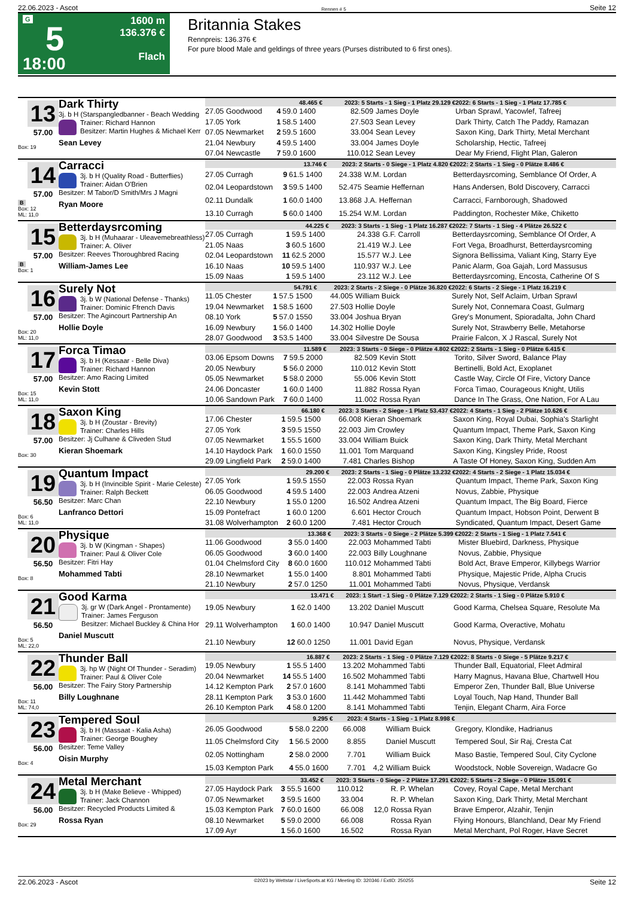22.06.2023 - Ascot Rennen # 5 Seite 12
G
5
18:00
1600 m
136.376 €
Flach
Britannia Stakes
Rennpreis: 136.376 €
For pure blood Male and geldings of three years (Purses distributed to 6 first ones).
13
57.00
Box: 19
Dark Thirty
3j. b H (Starspangledbanner - Beach Wedding
Trainer: Richard Hannon
Besitzer: Martin Hughes & Michael Kerr
Sean Levey
| 48.465 € | | | 2023: 5 Starts - 1 Sieg - 1 Platz 29.129 € | | | 2022: 6 Starts - 1 Sieg - 1 Platz 17.785 € |
| --- | --- | --- | --- | --- | --- | --- |
| 27.05 Goodwood | 4 | 59.0 1400 | 82.509 | | James Doyle | Urban Sprawl, Yacowlef, Tafreej |
| 17.05 York | 1 | 58.5 1400 | 27.503 | | Sean Levey | Dark Thirty, Catch The Paddy, Ramazan |
| 07.05 Newmarket | 2 | 59.5 1600 | 33.004 | | Sean Levey | Saxon King, Dark Thirty, Metal Merchant |
| 21.04 Newbury | 4 | 59.5 1400 | 33.004 | | James Doyle | Scholarship, Hectic, Tafreej |
| 07.04 Newcastle | 7 | 59.0 1600 | 110.012 | | Sean Levey | Dear My Friend, Flight Plan, Galeron |
14
57.00
B
Box: 12
ML: 11,0
Carracci
3j. b H (Quality Road - Butterflies)
Trainer: Aidan O'Brien
Besitzer: M Tabor/D Smith/Mrs J Magni
Ryan Moore
| 13.746 € | | | 2023: 2 Starts - 0 Siege - 1 Platz 4.820 € | | | 2022: 2 Starts - 1 Sieg - 0 Plätze 8.486 € |
| --- | --- | --- | --- | --- | --- | --- |
| 27.05 Curragh | 9 | 61.5 1400 | 24.338 | | W.M. Lordan | Betterdaysrcoming, Semblance Of Order, A |
| 02.04 Leopardstown | 3 | 59.5 1400 | 52.475 | | Seamie Heffernan | Hans Andersen, Bold Discovery, Carracci |
| 02.11 Dundalk | 1 | 60.0 1400 | 13.868 | | J.A. Heffernan | Carracci, Farnborough, Shadowed |
| 13.10 Curragh | 5 | 60.0 1400 | 15.254 | | W.M. Lordan | Paddington, Rochester Mike, Chiketto |
15
57.00
B
Box: 1
Betterdaysrcoming
3j. b H (Muhaarar - Uleavemebreathless)
Trainer: A. Oliver
Besitzer: Reeves Thoroughbred Racing
William-James Lee
| 44.225 € | | | 2023: 3 Starts - 1 Sieg - 1 Platz 16.287 € | | | 2022: 7 Starts - 1 Sieg - 4 Plätze 26.522 € |
| --- | --- | --- | --- | --- | --- | --- |
| 27.05 Curragh | 1 | 59.5 1400 | 24.338 | | G.F. Carroll | Betterdaysrcoming, Semblance Of Order, A |
| 21.05 Naas | 3 | 60.5 1600 | 21.419 | | W.J. Lee | Fort Vega, Broadhurst, Betterdaysrcoming |
| 02.04 Leopardstown | 11 | 62.5 2000 | 15.577 | | W.J. Lee | Signora Bellissima, Valiant King, Starry Eye |
| 16.10 Naas | 10 | 59.5 1400 | 110.937 | | W.J. Lee | Panic Alarm, Goa Gajah, Lord Massusus |
| 15.09 Naas | 1 | 59.5 1400 | 23.112 | | W.J. Lee | Betterdaysrcoming, Encosta, Catherine Of S |
16
57.00
Box: 20
ML: 11,0
Surely Not
3j. b W (National Defense - Thanks)
Trainer: Dominic Ffrench Davis
Besitzer: The Agincourt Partnership An
Hollie Doyle
| 54.791 € | | | 2023: 2 Starts - 2 Siege - 0 Plätze 36.820 € | | | 2022: 6 Starts - 2 Siege - 1 Platz 16.219 € |
| --- | --- | --- | --- | --- | --- | --- |
| 11.05 Chester | 1 | 57.5 1500 | 44.005 | | William Buick | Surely Not, Self Aclaim, Urban Sprawl |
| 19.04 Newmarket | 1 | 58.5 1600 | 27.503 | | Hollie Doyle | Surely Not, Connemara Coast, Gulmarg |
| 08.10 York | 5 | 57.0 1550 | 33.004 | | Joshua Bryan | Grey's Monument, Spioradalta, John Chard |
| 16.09 Newbury | 1 | 56.0 1400 | 14.302 | | Hollie Doyle | Surely Not, Strawberry Belle, Metahorse |
| 28.07 Goodwood | 3 | 53.5 1400 | 33.004 | | Silvestre De Sousa | Prairie Falcon, X J Rascal, Surely Not |
17
57.00
Box: 15
ML: 11,0
Forca Timao
3j. b H (Kessaar - Belle Diva)
Trainer: Richard Hannon
Besitzer: Amo Racing Limited
Kevin Stott
| 11.589 € | | | 2023: 3 Starts - 0 Siege - 0 Plätze 4.802 € | | | 2022: 2 Starts - 1 Sieg - 0 Plätze 6.415 € |
| --- | --- | --- | --- | --- | --- | --- |
| 03.06 Epsom Downs | 7 | 59.5 2000 | 82.509 | | Kevin Stott | Torito, Silver Sword, Balance Play |
| 20.05 Newbury | 5 | 56.0 2000 | 110.012 | | Kevin Stott | Bertinelli, Bold Act, Exoplanet |
| 05.05 Newmarket | 5 | 58.0 2000 | 55.006 | | Kevin Stott | Castle Way, Circle Of Fire, Victory Dance |
| 24.06 Doncaster | 1 | 60.0 1400 | 11.882 | | Rossa Ryan | Forca Timao, Courageous Knight, Utilis |
| 10.06 Sandown Park | 7 | 60.0 1400 | 11.002 | | Rossa Ryan | Dance In The Grass, One Nation, For A Lau |
18
57.00
Box: 30
Saxon King
3j. b H (Zoustar - Brevity)
Trainer: Charles Hills
Besitzer: Jj Culhane & Cliveden Stud
Kieran Shoemark
| 66.180 € | | | 2023: 3 Starts - 2 Siege - 1 Platz 53.437 € | | | 2022: 4 Starts - 1 Sieg - 2 Plätze 10.626 € |
| --- | --- | --- | --- | --- | --- | --- |
| 17.06 Chester | 1 | 59.5 1500 | 66.008 | | Kieran Shoemark | Saxon King, Royal Dubai, Sophia's Starlight |
| 27.05 York | 3 | 59.5 1550 | 22.003 | | Jim Crowley | Quantum Impact, Theme Park, Saxon King |
| 07.05 Newmarket | 1 | 55.5 1600 | 33.004 | | William Buick | Saxon King, Dark Thirty, Metal Merchant |
| 14.10 Haydock Park | 1 | 60.0 1550 | 11.001 | | Tom Marquand | Saxon King, Kingsley Pride, Roost |
| 29.09 Lingfield Park | 2 | 59.0 1400 | 7.481 | | Charles Bishop | A Taste Of Honey, Saxon King, Sudden Am |
19
56.50
Box: 6
ML: 11,0
Quantum Impact
3j. b H (Invincible Spirit - Marie Celeste)
Trainer: Ralph Beckett
Besitzer: Marc Chan
Lanfranco Dettori
| 29.200 € | | | 2023: 2 Starts - 1 Sieg - 0 Plätze 13.232 € | | | 2022: 4 Starts - 2 Siege - 1 Platz 15.034 € |
| --- | --- | --- | --- | --- | --- | --- |
| 27.05 York | 1 | 59.5 1550 | 22.003 | | Rossa Ryan | Quantum Impact, Theme Park, Saxon King |
| 06.05 Goodwood | 4 | 59.5 1400 | 22.003 | | Andrea Atzeni | Novus, Zabbie, Physique |
| 22.10 Newbury | 1 | 55.0 1200 | 16.502 | | Andrea Atzeni | Quantum Impact, The Big Board, Fierce |
| 15.09 Pontefract | 1 | 60.0 1200 | 6.601 | | Hector Crouch | Quantum Impact, Hobson Point, Derwent B |
| 31.08 Wolverhampton | 2 | 60.0 1200 | 7.481 | | Hector Crouch | Syndicated, Quantum Impact, Desert Game |
20
56.50
Box: 8
Physique
3j. b W (Kingman - Shapes)
Trainer: Paul & Oliver Cole
Besitzer: Fitri Hay
Mohammed Tabti
| 13.368 € | | | 2023: 3 Starts - 0 Siege - 2 Plätze 5.399 € | | | 2022: 2 Starts - 1 Sieg - 1 Platz 7.541 € |
| --- | --- | --- | --- | --- | --- | --- |
| 11.06 Goodwood | 3 | 55.0 1400 | 22.003 | | Mohammed Tabti | Mister Bluebird, Darkness, Physique |
| 06.05 Goodwood | 3 | 60.0 1400 | 22.003 | | Billy Loughnane | Novus, Zabbie, Physique |
| 01.04 Chelmsford City | 8 | 60.0 1600 | 110.012 | | Mohammed Tabti | Bold Act, Brave Emperor, Killybegs Warrior |
| 28.10 Newmarket | 1 | 55.0 1400 | 8.801 | | Mohammed Tabti | Physique, Majestic Pride, Alpha Crucis |
| 21.10 Newbury | 2 | 57.0 1250 | 11.001 | | Mohammed Tabti | Novus, Physique, Verdansk |
21
56.50
Box: 5
ML: 22,0
Good Karma
3j. gr W (Dark Angel - Prontamente)
Trainer: James Ferguson
Besitzer: Michael Buckley & China Hor
Daniel Muscutt
| 13.471 € | | | 2023: 1 Start - 1 Sieg - 0 Plätze 7.129 € | | | 2022: 2 Starts - 1 Sieg - 0 Plätze 5.910 € |
| --- | --- | --- | --- | --- | --- | --- |
| 19.05 Newbury | 1 | 62.0 1400 | 13.202 | | Daniel Muscutt | Good Karma, Chelsea Square, Resolute Ma |
| 29.11 Wolverhampton | 1 | 60.0 1400 | 10.947 | | Daniel Muscutt | Good Karma, Overactive, Mohatu |
| 21.10 Newbury | 12 | 60.0 1250 | 11.001 | | David Egan | Novus, Physique, Verdansk |
22
56.00
Box: 11
ML: 74,0
Thunder Ball
3j. hp W (Night Of Thunder - Seradim)
Trainer: Paul & Oliver Cole
Besitzer: The Fairy Story Partnership
Billy Loughnane
| 16.887 € | | | 2023: 2 Starts - 1 Sieg - 0 Plätze 7.129 € | | | 2022: 8 Starts - 0 Siege - 5 Plätze 9.217 € |
| --- | --- | --- | --- | --- | --- | --- |
| 19.05 Newbury | 1 | 55.5 1400 | 13.202 | | Mohammed Tabti | Thunder Ball, Equatorial, Fleet Admiral |
| 20.04 Newmarket | 14 | 55.5 1400 | 16.502 | | Mohammed Tabti | Harry Magnus, Havana Blue, Chartwell Hou |
| 14.12 Kempton Park | 2 | 57.0 1600 | 8.141 | | Mohammed Tabti | Emperor Zen, Thunder Ball, Blue Universe |
| 28.11 Kempton Park | 3 | 53.0 1600 | 11.442 | | Mohammed Tabti | Loyal Touch, Nap Hand, Thunder Ball |
| 26.10 Kempton Park | 4 | 58.0 1200 | 8.141 | | Mohammed Tabti | Tenjin, Elegant Charm, Aira Force |
23
56.00
Box: 4
Tempered Soul
3j. b H (Massaat - Kalia Asha)
Trainer: George Boughey
Besitzer: Teme Valley
Oisin Murphy
| 9.295 € | | | 2023: 4 Starts - 1 Sieg - 1 Platz 8.998 € | | | |
| --- | --- | --- | --- | --- | --- | --- |
| 26.05 Goodwood | 5 | 58.0 2200 | 66.008 | | William Buick | Gregory, Klondike, Hadrianus |
| 11.05 Chelmsford City | 1 | 56.5 2000 | 8.855 | | Daniel Muscutt | Tempered Soul, Sir Raj, Cresta Cat |
| 02.05 Nottingham | 2 | 58.0 2000 | 7.701 | | William Buick | Maso Bastie, Tempered Soul, City Cyclone |
| 15.03 Kempton Park | 4 | 55.0 1600 | 7.701 | 4,2 | William Buick | Woodstock, Noble Sovereign, Wadacre Go |
24
56.00
Box: 29
Metal Merchant
3j. b H (Make Believe - Whipped)
Trainer: Jack Channon
Besitzer: Recycled Products Limited &
Rossa Ryan
| 33.452 € | | | 2023: 3 Starts - 0 Siege - 2 Plätze 17.291 € | | | 2022: 5 Starts - 2 Siege - 0 Plätze 15.091 € |
| --- | --- | --- | --- | --- | --- | --- |
| 27.05 Haydock Park | 3 | 55.5 1600 | 110.012 | | R. P. Whelan | Covey, Royal Cape, Metal Merchant |
| 07.05 Newmarket | 3 | 59.5 1600 | 33.004 | | R. P. Whelan | Saxon King, Dark Thirty, Metal Merchant |
| 15.03 Kempton Park | 7 | 60.0 1600 | 66.008 | 12,0 | Rossa Ryan | Brave Emperor, Alzahir, Tenjin |
| 08.10 Newmarket | 5 | 59.0 2000 | 66.008 | | Rossa Ryan | Flying Honours, Blanchland, Dear My Friend |
| 17.09 Ayr | 1 | 56.0 1600 | 16.502 | | Rossa Ryan | Metal Merchant, Pol Roger, Have Secret |
22.06.2023 - Ascot ©2023 by Wettstar / LiveSports.at KG / Meeting ID: 320346 / ExtID: 250255 Seite 12